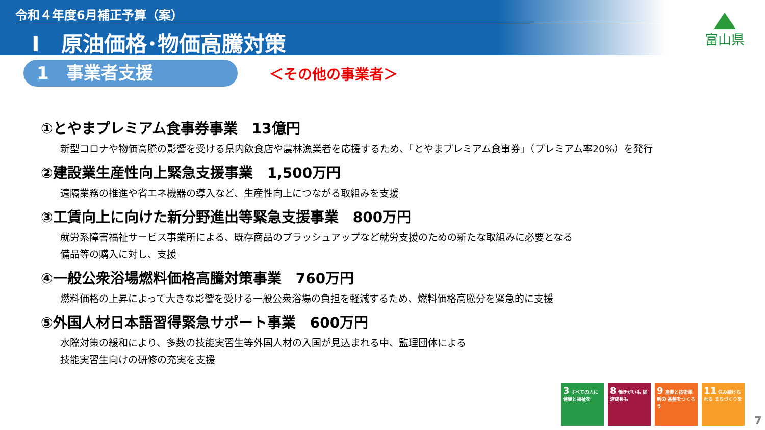令和４年度6月補正予算（案）
Ⅰ　原油価格･物価高騰対策
富山県
1　事業者支援
＜その他の事業者＞
①とやまプレミアム食事券事業　13億円
新型コロナや物価高騰の影響を受ける県内飲食店や農林漁業者を応援するため、「とやまプレミアム食事券」（プレミアム率20%）を発行
②建設業生産性向上緊急支援事業　1,500万円
遠隔業務の推進や省エネ機器の導入など、生産性向上につながる取組みを支援
③工賃向上に向けた新分野進出等緊急支援事業　800万円
就労系障害福祉サービス事業所による、既存商品のブラッシュアップなど就労支援のための新たな取組みに必要となる
備品等の購入に対し、支援
④一般公衆浴場燃料価格高騰対策事業　760万円
燃料価格の上昇によって大きな影響を受ける一般公衆浴場の負担を軽減するため、燃料価格高騰分を緊急的に支援
⑤外国人材日本語習得緊急サポート事業　600万円
水際対策の緩和により、多数の技能実習生等外国人材の入国が見込まれる中、監理団体による
技能実習生向けの研修の充実を支援
3 すべての人に 健康と福祉を
8 働きがいも 経済成長も
9 産業と技術革新の 基盤をつくろう
11 住み続けられる まちづくりを
7